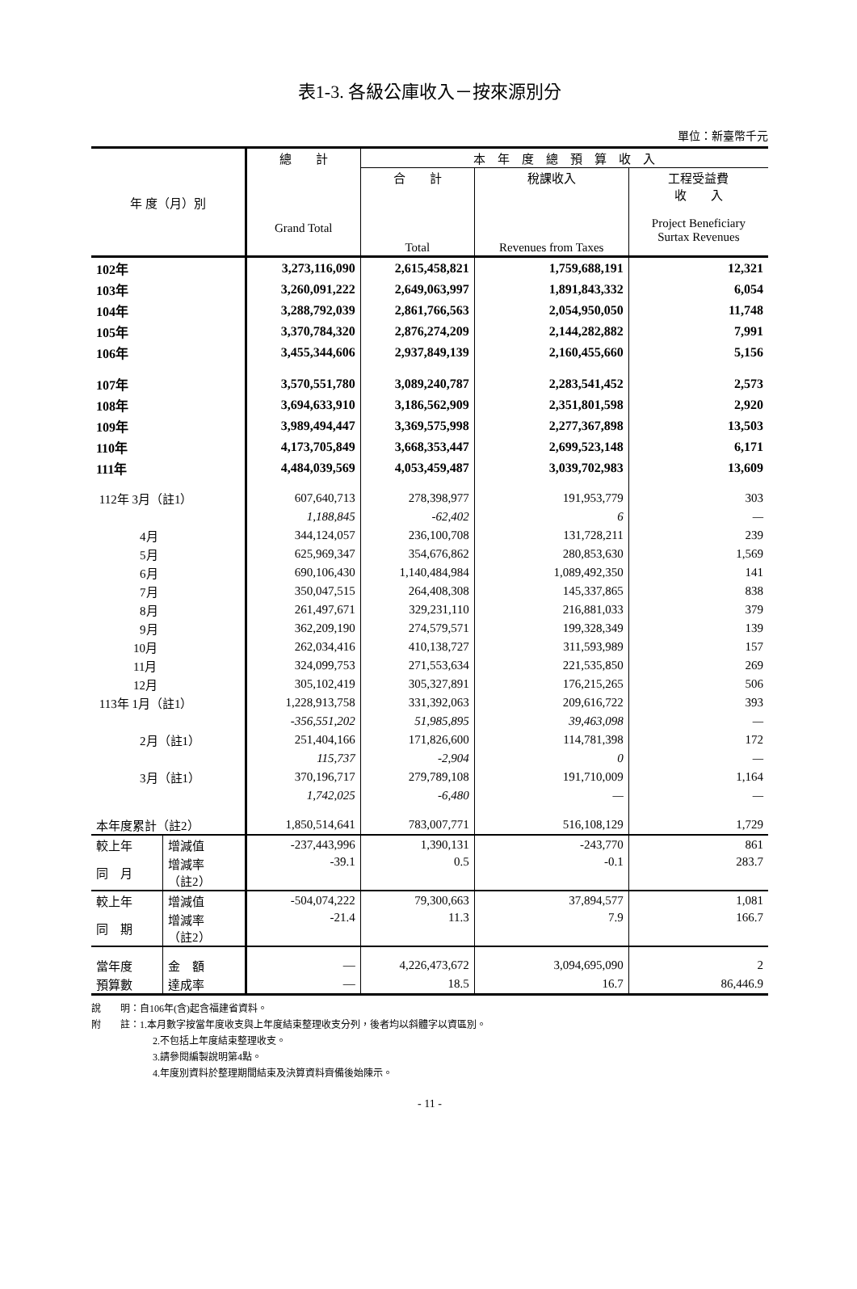表1-3. 各級公庫收入－按來源別分
單位：新臺幣千元
| 年 度（月）別 | | 總 計 Grand Total | 本 年 度 總 預 算 收 入 | | |
| --- | --- | --- | --- | --- | --- |
| | | | 合 計 Total | 稅課收入 Revenues from Taxes | 工程受益費 收 入 Project Beneficiary Surtax Revenues |
| 102年 | | 3,273,116,090 | 2,615,458,821 | 1,759,688,191 | 12,321 |
| 103年 | | 3,260,091,222 | 2,649,063,997 | 1,891,843,332 | 6,054 |
| 104年 | | 3,288,792,039 | 2,861,766,563 | 2,054,950,050 | 11,748 |
| 105年 | | 3,370,784,320 | 2,876,274,209 | 2,144,282,882 | 7,991 |
| 106年 | | 3,455,344,606 | 2,937,849,139 | 2,160,455,660 | 5,156 |
| 107年 | | 3,570,551,780 | 3,089,240,787 | 2,283,541,452 | 2,573 |
| 108年 | | 3,694,633,910 | 3,186,562,909 | 2,351,801,598 | 2,920 |
| 109年 | | 3,989,494,447 | 3,369,575,998 | 2,277,367,898 | 13,503 |
| 110年 | | 4,173,705,849 | 3,668,353,447 | 2,699,523,148 | 6,171 |
| 111年 | | 4,484,039,569 | 4,053,459,487 | 3,039,702,983 | 13,609 |
| 112年 3月（註1） | | 607,640,713 | 278,398,977 | 191,953,779 | 303 |
| | | 1,188,845 | -62,402 | 6 | — |
| 4月 | | 344,124,057 | 236,100,708 | 131,728,211 | 239 |
| 5月 | | 625,969,347 | 354,676,862 | 280,853,630 | 1,569 |
| 6月 | | 690,106,430 | 1,140,484,984 | 1,089,492,350 | 141 |
| 7月 | | 350,047,515 | 264,408,308 | 145,337,865 | 838 |
| 8月 | | 261,497,671 | 329,231,110 | 216,881,033 | 379 |
| 9月 | | 362,209,190 | 274,579,571 | 199,328,349 | 139 |
| 10月 | | 262,034,416 | 410,138,727 | 311,593,989 | 157 |
| 11月 | | 324,099,753 | 271,553,634 | 221,535,850 | 269 |
| 12月 | | 305,102,419 | 305,327,891 | 176,215,265 | 506 |
| 113年 1月（註1） | | 1,228,913,758 | 331,392,063 | 209,616,722 | 393 |
| | | -356,551,202 | 51,985,895 | 39,463,098 | — |
| 2月（註1） | | 251,404,166 | 171,826,600 | 114,781,398 | 172 |
| | | 115,737 | -2,904 | 0 | — |
| 3月（註1） | | 370,196,717 | 279,789,108 | 191,710,009 | 1,164 |
| | | 1,742,025 | -6,480 | — | — |
| 本年度累計（註2） | | 1,850,514,641 | 783,007,771 | 516,108,129 | 1,729 |
| 較上年 | 增減值 | -237,443,996 | 1,390,131 | -243,770 | 861 |
| 同 月 | 增減率 （註2） | -39.1 | 0.5 | -0.1 | 283.7 |
| 較上年 | 增減值 | -504,074,222 | 79,300,663 | 37,894,577 | 1,081 |
| 同 期 | 增減率 （註2） | -21.4 | 11.3 | 7.9 | 166.7 |
| 當年度 | 金 額 | — | 4,226,473,672 | 3,094,695,090 | 2 |
| 預算數 | 達成率 | — | 18.5 | 16.7 | 86,446.9 |
說　　明：自106年(含)起含福建省資料。
附　　註：1.本月數字按當年度收支與上年度結束整理收支分列，後者均以斜體字以資區別。
2.不包括上年度結束整理收支。
3.請參閱編製說明第4點。
4.年度別資料於整理期間結束及決算資料齊備後始陳示。
- 11 -